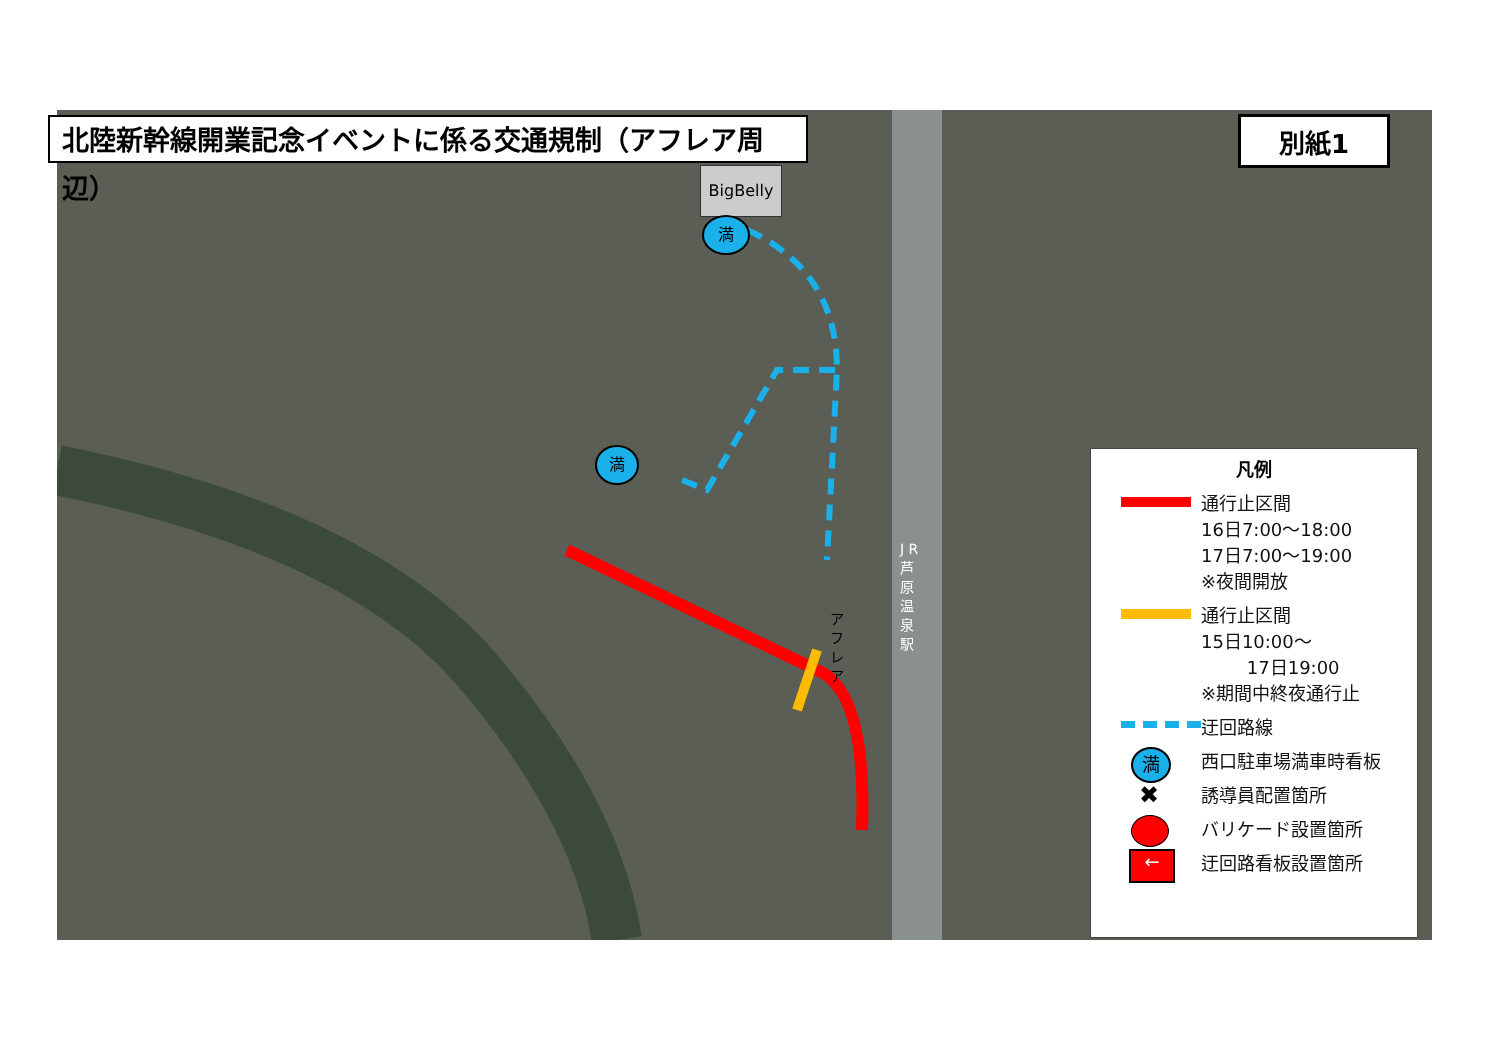北陸新幹線開業記念イベントに係る交通規制（アフレア周辺） 別紙1
BigBelly
満
満
J R 芦 原 温 泉 駅
ア フ レ ア
凡例
通行止区間
16日7:00～18:00
17日7:00～19:00
※夜間開放
通行止区間
15日10:00～
17日19:00
※期間中終夜通行止
迂回路線
満
西口駐車場満車時看板
✖
誘導員配置箇所
バリケード設置箇所
←
迂回路看板設置箇所